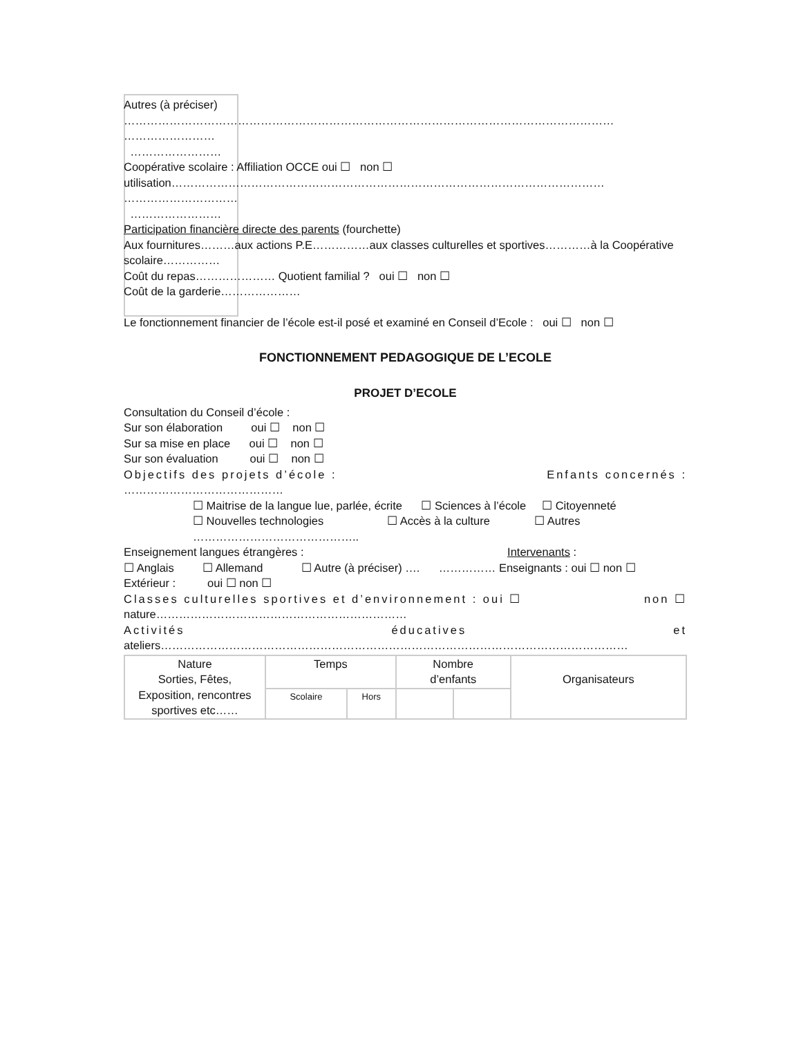Autres (à préciser)
…………………………………………………………………………………………………………………
……………………
……………………
Coopérative scolaire : Affiliation OCCE oui ☐ non ☐
utilisation……………………………………………………………………………………………………
…………………………
……………………
Participation financière directe des parents (fourchette)
Aux fournitures………aux actions P.E……………aux classes culturelles et sportives…………à la Coopérative scolaire……………
Coût du repas………………… Quotient familial ? oui ☐ non ☐
Coût de la garderie…………………
Le fonctionnement financier de l’école est-il posé et examiné en Conseil d’Ecole : oui ☐ non ☐
FONCTIONNEMENT PEDAGOGIQUE DE L’ECOLE
PROJET D’ECOLE
Consultation du Conseil d’école :
Sur son élaboration oui ☐ non ☐
Sur sa mise en place oui ☐ non ☐
Sur son évaluation oui ☐ non ☐
Objectifs des projets d’école : Enfants concernés :
……………………………………
☐ Maitrise de la langue lue, parlée, écrite ☐ Sciences à l’école ☐ Citoyenneté
☐ Nouvelles technologies ☐ Accès à la culture ☐ Autres ……………………………………..
Enseignement langues étrangères : Intervenants :
☐ Anglais ☐ Allemand ☐ Autre (à préciser) …. …………… Enseignants : oui ☐ non ☐
Extérieur : oui ☐ non ☐
Classes culturelles sportives et d’environnement : oui ☐ non ☐
nature…………………………………………………………
Activités éducatives et
ateliers……………………………………………………………………………………………………………
| Nature Sorties, Fêtes, Exposition, rencontres sportives etc…… | Temps | | Nombre d’enfants | | Organisateurs |
| | Scolaire | Hors | | | |